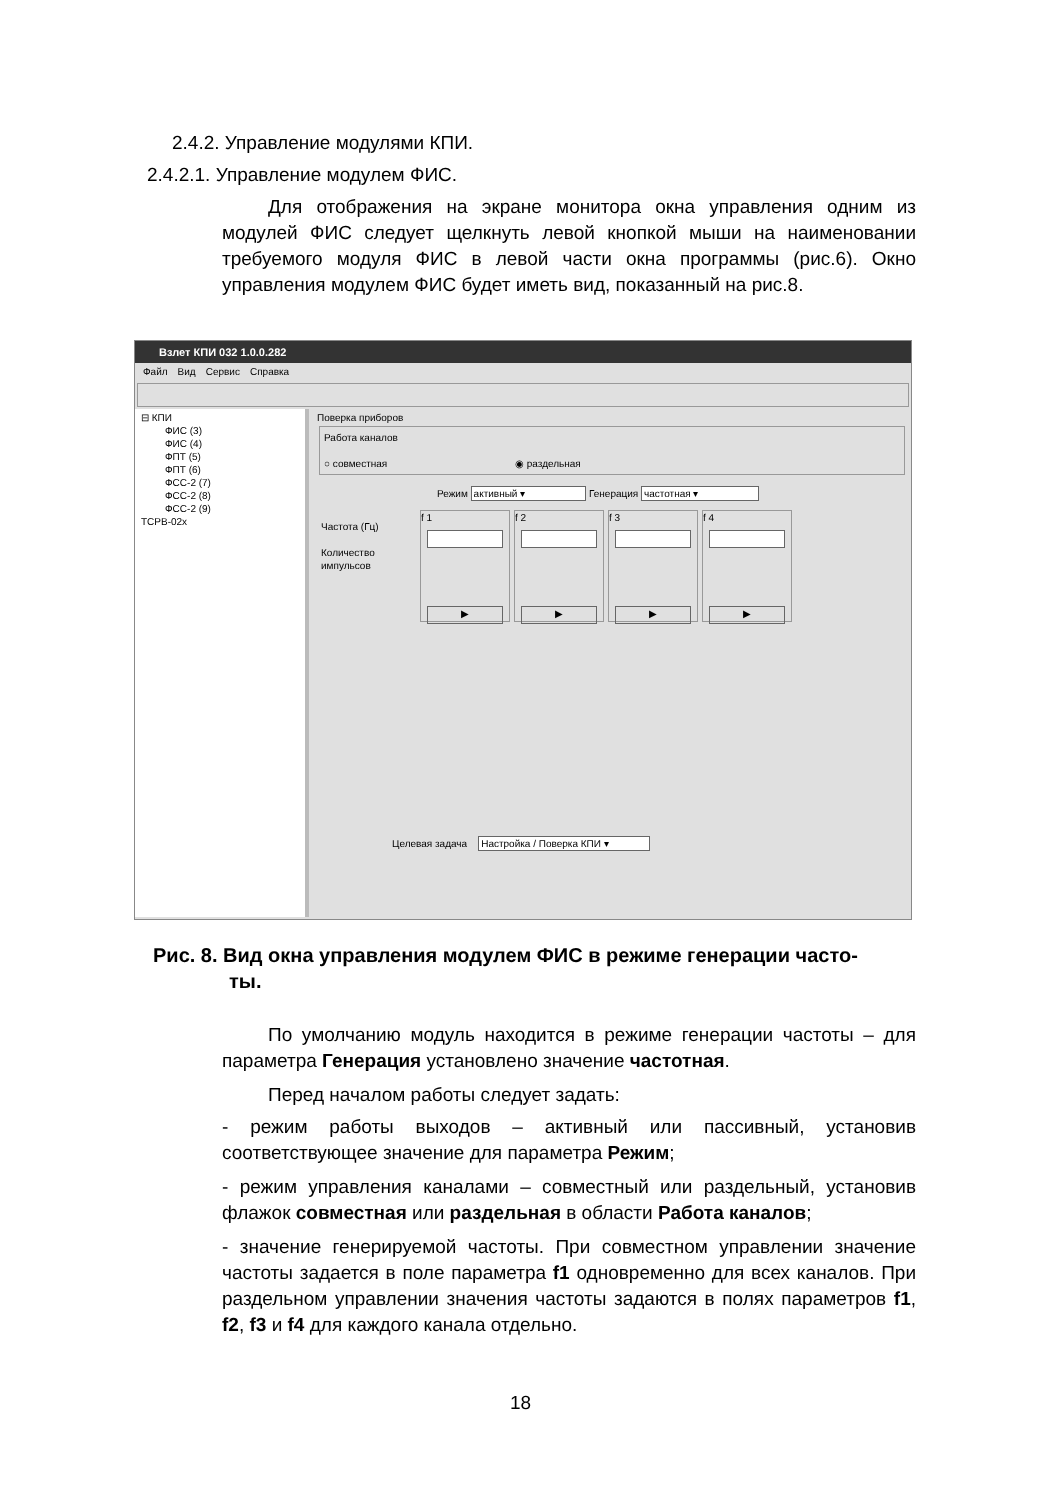2.4.2. Управление модулями КПИ.
2.4.2.1. Управление модулем ФИС.
Для отображения на экране монитора окна управления одним из модулей ФИС следует щелкнуть левой кнопкой мыши на наименовании требуемого модуля ФИС в левой части окна программы (рис.6). Окно управления модулем ФИС будет иметь вид, показанный на рис.8.
Взлет КПИ 032 1.0.0.282
Файл Вид Сервис Справка
⊟ КПИ
ФИС (3)
ФИС (4)
ФПТ (5)
ФПТ (6)
ФСС-2 (7)
ФСС-2 (8)
ФСС-2 (9)
TCPB-02x
Поверка приборов
Работа каналов
○ совместная ◉ раздельная
Режим активный ▾ Генерация частотная ▾
Частота (Гц)
Количество импульсов
f 1
▶
f 2
▶
f 3
▶
f 4
▶
Целевая задача Настройка / Поверка КПИ ▾
Рис. 8. Вид окна управления модулем ФИС в режиме генерации часто-
ты.
По умолчанию модуль находится в режиме генерации частоты – для параметра Генерация установлено значение частотная.
Перед началом работы следует задать:
- режим работы выходов – активный или пассивный, установив соответствующее значение для параметра Режим;
- режим управления каналами – совместный или раздельный, установив флажок совместная или раздельная в области Работа каналов;
- значение генерируемой частоты. При совместном управлении значение частоты задается в поле параметра f1 одновременно для всех каналов. При раздельном управлении значения частоты задаются в полях параметров f1, f2, f3 и f4 для каждого канала отдельно.
18